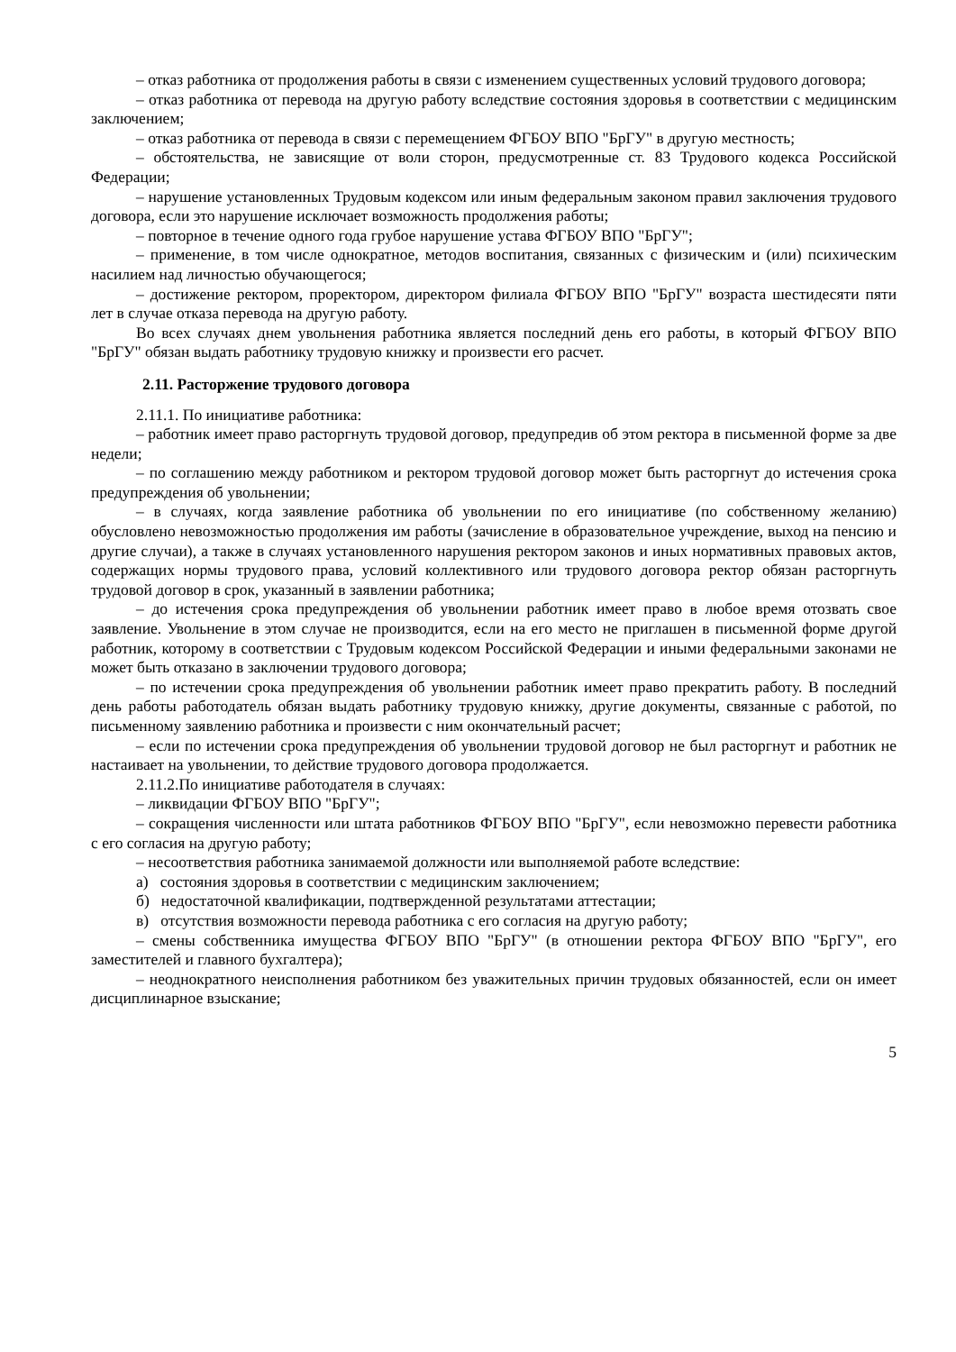– отказ работника от продолжения работы в связи с изменением существенных условий трудового договора;
– отказ работника от перевода на другую работу вследствие состояния здоровья в соответствии с медицинским заключением;
– отказ работника от перевода в связи с перемещением ФГБОУ ВПО "БрГУ" в другую местность;
– обстоятельства, не зависящие от воли сторон, предусмотренные ст. 83 Трудового кодекса Российской Федерации;
– нарушение установленных Трудовым кодексом или иным федеральным законом правил заключения трудового договора, если это нарушение исключает возможность продолжения работы;
– повторное в течение одного года грубое нарушение устава ФГБОУ ВПО "БрГУ";
– применение, в том числе однократное, методов воспитания, связанных с физическим и (или) психическим насилием над личностью обучающегося;
– достижение ректором, проректором, директором филиала ФГБОУ ВПО "БрГУ" возраста шестидесяти пяти лет в случае отказа перевода на другую работу.
Во всех случаях днем увольнения работника является последний день его работы, в который ФГБОУ ВПО "БрГУ" обязан выдать работнику трудовую книжку и произвести его расчет.
2.11. Расторжение трудового договора
2.11.1. По инициативе работника:
– работник имеет право расторгнуть трудовой договор, предупредив об этом ректора в письменной форме за две недели;
– по соглашению между работником и ректором трудовой договор может быть расторгнут до истечения срока предупреждения об увольнении;
– в случаях, когда заявление работника об увольнении по его инициативе (по собственному желанию) обусловлено невозможностью продолжения им работы (зачисление в образовательное учреждение, выход на пенсию и другие случаи), а также в случаях установленного нарушения ректором законов и иных нормативных правовых актов, содержащих нормы трудового права, условий коллективного или трудового договора ректор обязан расторгнуть трудовой договор в срок, указанный в заявлении работника;
– до истечения срока предупреждения об увольнении работник имеет право в любое время отозвать свое заявление. Увольнение в этом случае не производится, если на его место не приглашен в письменной форме другой работник, которому в соответствии с Трудовым кодексом Российской Федерации и иными федеральными законами не может быть отказано в заключении трудового договора;
– по истечении срока предупреждения об увольнении работник имеет право прекратить работу. В последний день работы работодатель обязан выдать работнику трудовую книжку, другие документы, связанные с работой, по письменному заявлению работника и произвести с ним окончательный расчет;
– если по истечении срока предупреждения об увольнении трудовой договор не был расторгнут и работник не настаивает на увольнении, то действие трудового договора продолжается.
2.11.2.По инициативе работодателя в случаях:
– ликвидации ФГБОУ ВПО "БрГУ";
– сокращения численности или штата работников ФГБОУ ВПО "БрГУ", если невозможно перевести работника с его согласия на другую работу;
– несоответствия работника занимаемой должности или выполняемой работе вследствие:
а) состояния здоровья в соответствии с медицинским заключением;
б) недостаточной квалификации, подтвержденной результатами аттестации;
в) отсутствия возможности перевода работника с его согласия на другую работу;
– смены собственника имущества ФГБОУ ВПО "БрГУ" (в отношении ректора ФГБОУ ВПО "БрГУ", его заместителей и главного бухгалтера);
– неоднократного неисполнения работником без уважительных причин трудовых обязанностей, если он имеет дисциплинарное взыскание;
5